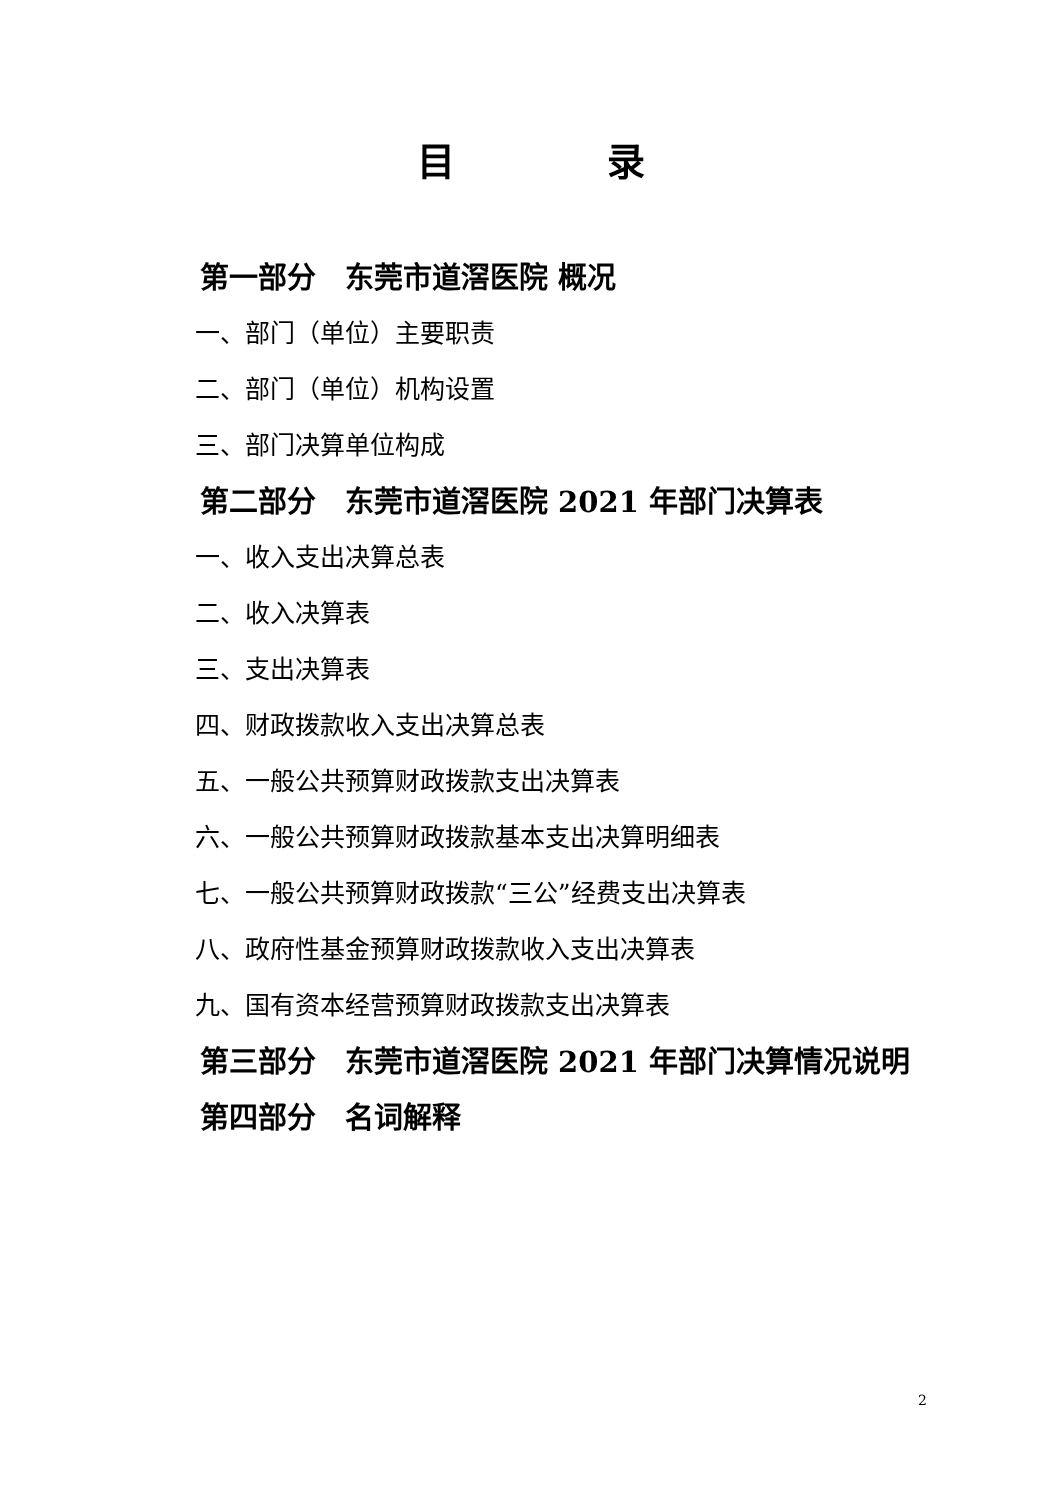目　　　　录
第一部分　东莞市道滘医院 概况
一、部门（单位）主要职责
二、部门（单位）机构设置
三、部门决算单位构成
第二部分　东莞市道滘医院 2021 年部门决算表
一、收入支出决算总表
二、收入决算表
三、支出决算表
四、财政拨款收入支出决算总表
五、一般公共预算财政拨款支出决算表
六、一般公共预算财政拨款基本支出决算明细表
七、一般公共预算财政拨款“三公”经费支出决算表
八、政府性基金预算财政拨款收入支出决算表
九、国有资本经营预算财政拨款支出决算表
第三部分　东莞市道滘医院 2021 年部门决算情况说明
第四部分　名词解释
2